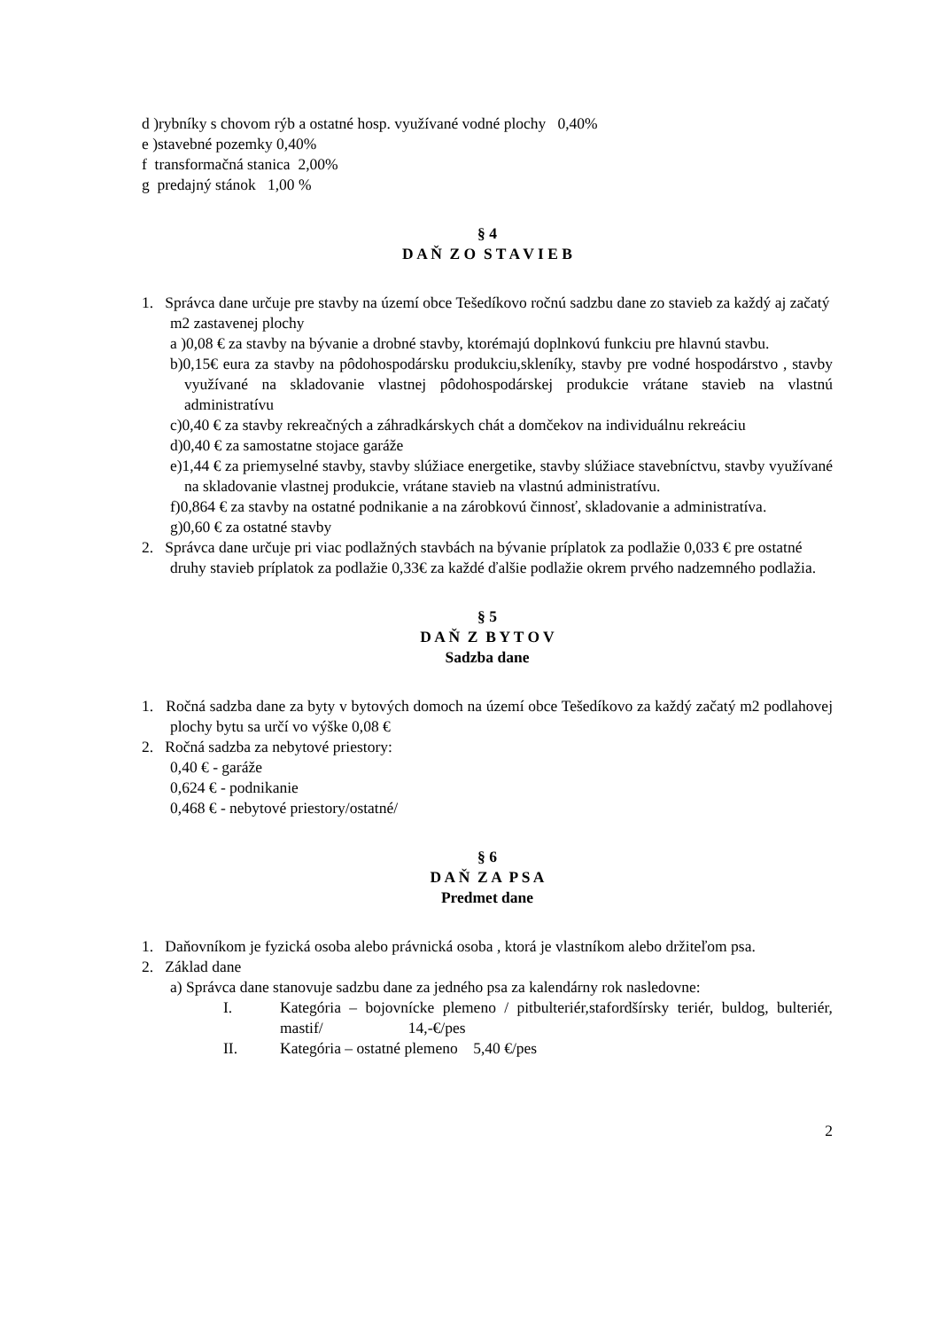d )rybníky s chovom rýb a ostatné hosp. využívané vodné plochy 0,40%
e )stavebné pozemky 0,40%
f transformačná stanica 2,00%
g predajný stánok 1,00 %
§ 4
D A Ň Z O S T A V I E B
1. Správca dane určuje pre stavby na území obce Tešedíkovo ročnú sadzbu dane zo stavieb za každý aj začatý m2 zastavenej plochy
a )0,08 € za stavby na bývanie a drobné stavby, ktorémajú doplnkovú funkciu pre hlavnú stavbu.
b)0,15€ eura za stavby na pôdohospodársku produkciu,skleníky, stavby pre vodné hospodárstvo , stavby využívané na skladovanie vlastnej pôdohospodárskej produkcie vrátane stavieb na vlastnú administratívu
c)0,40 € za stavby rekreačných a záhradkárskych chát a domčekov na individuálnu rekreáciu
d)0,40 € za samostatne stojace garáže
e)1,44 € za priemyselné stavby, stavby slúžiace energetike, stavby slúžiace stavebníctvu, stavby využívané na skladovanie vlastnej produkcie, vrátane stavieb na vlastnú administratívu.
f)0,864 € za stavby na ostatné podnikanie a na zárobkovú činnosť, skladovanie a administratíva.
g)0,60 € za ostatné stavby
2. Správca dane určuje pri viac podlažných stavbách na bývanie príplatok za podlažie 0,033 € pre ostatné druhy stavieb príplatok za podlažie 0,33€ za každé ďalšie podlažie okrem prvého nadzemného podlažia.
§ 5
D A Ň Z B Y T O V
Sadzba dane
1. Ročná sadzba dane za byty v bytových domoch na území obce Tešedíkovo za každý začatý m2 podlahovej plochy bytu sa určí vo výške 0,08 €
2. Ročná sadzba za nebytové priestory:
0,40 € - garáže
0,624 € - podnikanie
0,468 € - nebytové priestory/ostatné/
§ 6
D A Ň Z A P S A
Predmet dane
1. Daňovníkom je fyzická osoba alebo právnická osoba , ktorá je vlastníkom alebo držiteľom psa.
2. Základ dane
a) Správca dane stanovuje sadzbu dane za jedného psa za kalendárny rok nasledovne:
I. Kategória – bojovnícke plemeno / pitbulteriér,stafordšírsky teriér, buldog, bulteriér, mastif/ 14,-€/pes
II. Kategória – ostatné plemeno 5,40 €/pes
2